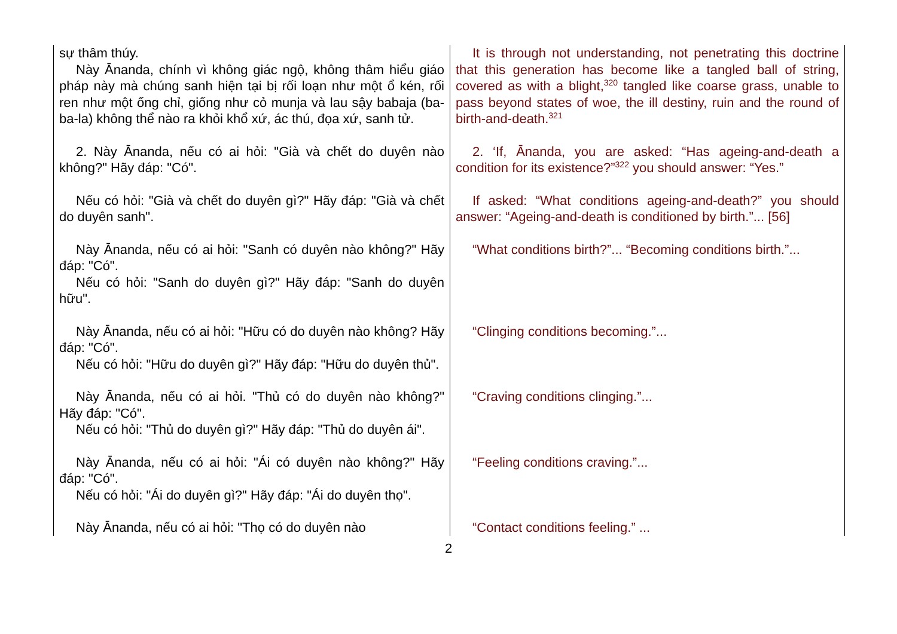| sự thâm thúy. Này Ānanda, chính vì không giác ngộ, không thâm hiểu giáo pháp này mà chúng sanh hiện tại bị rối loạn như một ổ kén, rối ren như một ống chỉ, giống như cỏ munja và lau sậy babaja (ba-ba-la) không thể nào ra khỏi khổ xứ, ác thú, đọa xứ, sanh tử. | It is through not understanding, not penetrating this doctrine that this generation has become like a tangled ball of string, covered as with a blight,<sup>320</sup> tangled like coarse grass, unable to pass beyond states of woe, the ill destiny, ruin and the round of birth-and-death.<sup>321</sup> |
| 2. Này Ānanda, nếu có ai hỏi: "Già và chết do duyên nào không?" Hãy đáp: "Có". | 2. ‘If, Ānanda, you are asked: “Has ageing-and-death a condition for its existence?”<sup>322</sup> you should answer: “Yes.” |
| Nếu có hỏi: "Già và chết do duyên gì?" Hãy đáp: "Già và chết do duyên sanh". | If asked: “What conditions ageing-and-death?” you should answer: “Ageing-and-death is conditioned by birth.”... [56] |
| Này Ānanda, nếu có ai hỏi: "Sanh có duyên nào không?" Hãy đáp: "Có". Nếu có hỏi: "Sanh do duyên gì?" Hãy đáp: "Sanh do duyên hữu". | “What conditions birth?”... “Becoming conditions birth.”... |
| Này Ānanda, nếu có ai hỏi: "Hữu có do duyên nào không? Hãy đáp: "Có". Nếu có hỏi: "Hữu do duyên gì?" Hãy đáp: "Hữu do duyên thủ". | “Clinging conditions becoming.”... |
| Này Ānanda, nếu có ai hỏi. "Thủ có do duyên nào không?" Hãy đáp: "Có". Nếu có hỏi: "Thủ do duyên gì?" Hãy đáp: "Thủ do duyên ái". | “Craving conditions clinging.”... |
| Này Ānanda, nếu có ai hỏi: "Ái có duyên nào không?" Hãy đáp: "Có". Nếu có hỏi: "Ái do duyên gì?" Hãy đáp: "Ái do duyên thọ". | “Feeling conditions craving.”... |
| Này Ānanda, nếu có ai hỏi: "Thọ có do duyên nào | “Contact conditions feeling.” ... |
2